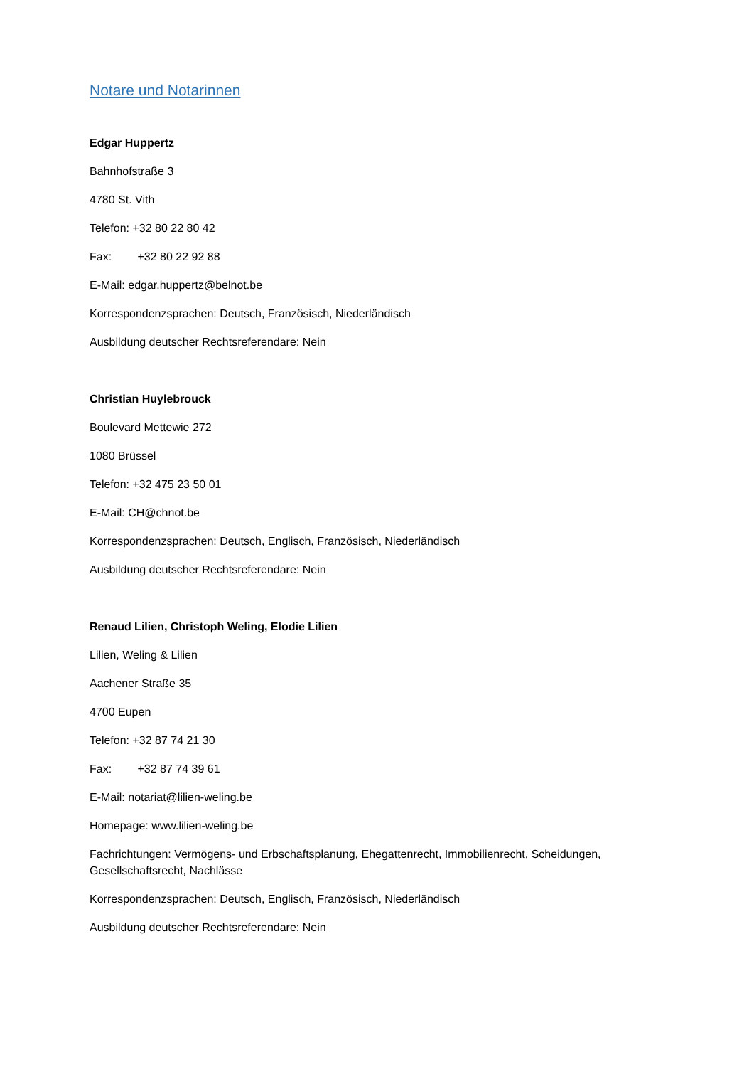Notare und Notarinnen
Edgar Huppertz
Bahnhofstraße 3
4780 St. Vith
Telefon: +32 80 22 80 42
Fax: +32 80 22 92 88
E-Mail: edgar.huppertz@belnot.be
Korrespondenzsprachen: Deutsch, Französisch, Niederländisch
Ausbildung deutscher Rechtsreferendare: Nein
Christian Huylebrouck
Boulevard Mettewie 272
1080 Brüssel
Telefon: +32 475 23 50 01
E-Mail: CH@chnot.be
Korrespondenzsprachen: Deutsch, Englisch, Französisch, Niederländisch
Ausbildung deutscher Rechtsreferendare: Nein
Renaud Lilien, Christoph Weling, Elodie Lilien
Lilien, Weling & Lilien
Aachener Straße 35
4700 Eupen
Telefon: +32 87 74 21 30
Fax: +32 87 74 39 61
E-Mail: notariat@lilien-weling.be
Homepage: www.lilien-weling.be
Fachrichtungen: Vermögens- und Erbschaftsplanung, Ehegattenrecht, Immobilienrecht, Scheidungen, Gesellschaftsrecht, Nachlässe
Korrespondenzsprachen: Deutsch, Englisch, Französisch, Niederländisch
Ausbildung deutscher Rechtsreferendare: Nein